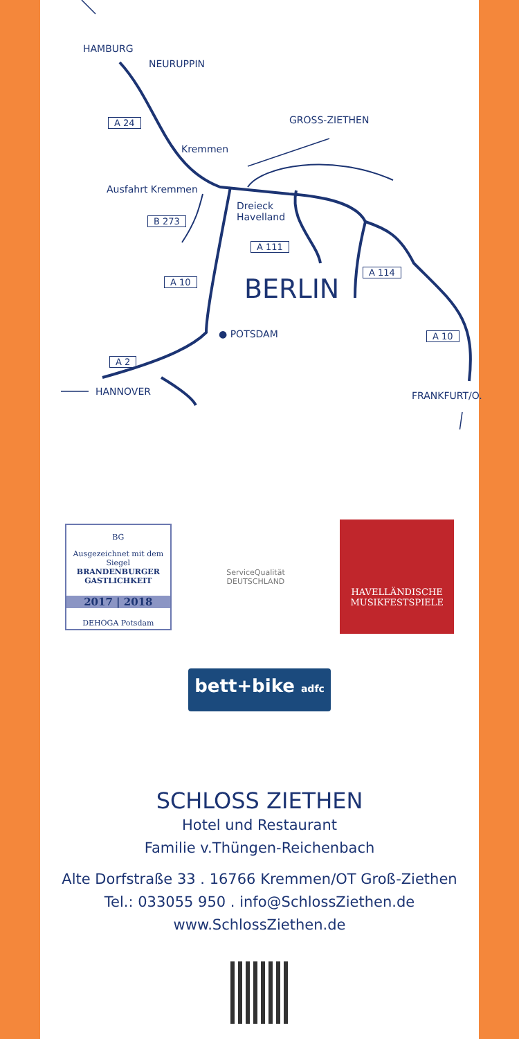HAMBURG
NEURUPPIN
GROSS-ZIETHEN A 24
Kremmen
Ausfahrt Kremmen
Dreieck
Havelland B 273
A 111
A 114
A 10 BERLIN
● POTSDAM A 10
A 2
HANNOVER FRANKFURT/O.
BG
Ausgezeichnet mit dem Siegel
BRANDENBURGER
GASTLICHKEIT
2017 | 2018
DEHOGA Potsdam
ServiceQualität
DEUTSCHLAND
HAVELLÄNDISCHE
MUSIKFESTSPIELE
bett+bike adfc
SCHLOSS ZIETHEN
Hotel und Restaurant
Familie v.Thüngen-Reichenbach
Alte Dorfstraße 33 . 16766 Kremmen/OT Groß-Ziethen
Tel.: 033055 950 . info@SchlossZiethen.de
www.SchlossZiethen.de